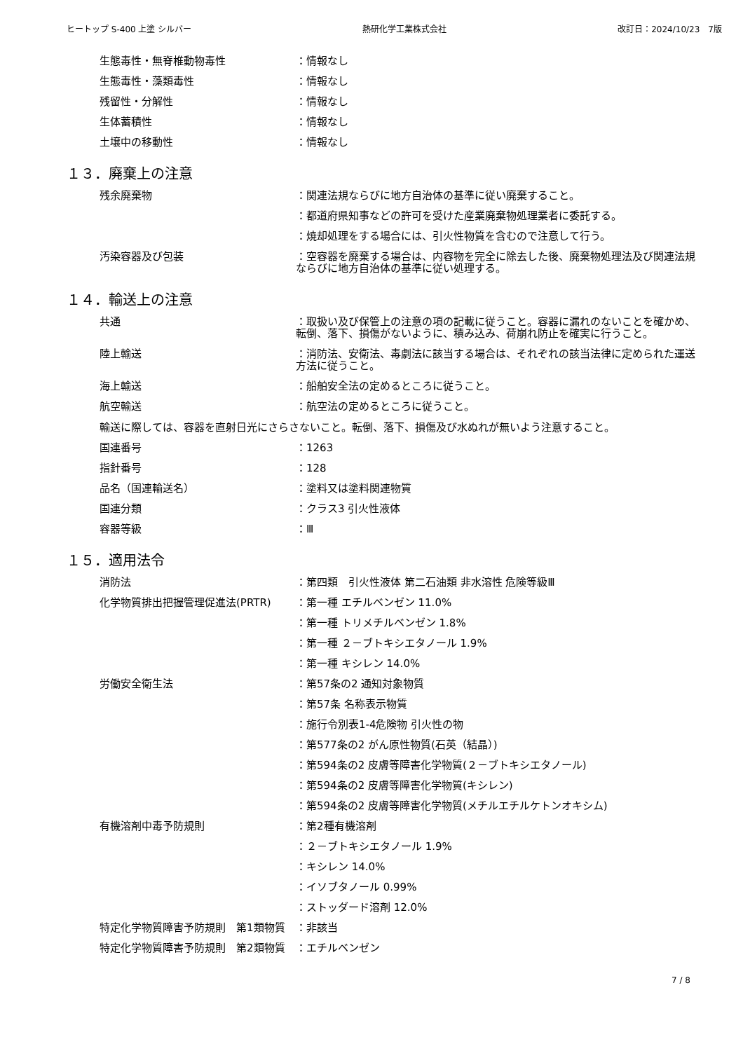ヒートップ S-400 上塗 シルバー 熱研化学工業株式会社 改訂日：2024/10/23　7版
生態毒性・無脊椎動物毒性 ：情報なし
生態毒性・藻類毒性 ：情報なし
残留性・分解性 ：情報なし
生体蓄積性 ：情報なし
土壌中の移動性 ：情報なし
１３．廃棄上の注意
残余廃棄物 ：関連法規ならびに地方自治体の基準に従い廃棄すること。
：都道府県知事などの許可を受けた産業廃棄物処理業者に委託する。
：焼却処理をする場合には、引火性物質を含むので注意して行う。
汚染容器及び包装 ：空容器を廃棄する場合は、内容物を完全に除去した後、廃棄物処理法及び関連法規ならびに地方自治体の基準に従い処理する。
１４．輸送上の注意
共通 ：取扱い及び保管上の注意の項の記載に従うこと。容器に漏れのないことを確かめ、転倒、落下、損傷がないように、積み込み、荷崩れ防止を確実に行うこと。
陸上輸送 ：消防法、安衛法、毒劇法に該当する場合は、それぞれの該当法律に定められた運送方法に従うこと。
海上輸送 ：船舶安全法の定めるところに従うこと。
航空輸送 ：航空法の定めるところに従うこと。
輸送に際しては、容器を直射日光にさらさないこと。転倒、落下、損傷及び水ぬれが無いよう注意すること。
国連番号 ：1263
指針番号 ：128
品名（国連輸送名） ：塗料又は塗料関連物質
国連分類 ：クラス3 引火性液体
容器等級 ：Ⅲ
１５．適用法令
消防法 ：第四類　引火性液体 第二石油類 非水溶性 危険等級Ⅲ
化学物質排出把握管理促進法(PRTR) ：第一種 エチルベンゼン 11.0%
：第一種 トリメチルベンゼン 1.8%
：第一種 ２－ブトキシエタノール 1.9%
：第一種 キシレン 14.0%
労働安全衛生法 ：第57条の2 通知対象物質
：第57条 名称表示物質
：施行令別表1-4危険物 引火性の物
：第577条の2 がん原性物質(石英（結晶）)
：第594条の2 皮膚等障害化学物質(２－ブトキシエタノール)
：第594条の2 皮膚等障害化学物質(キシレン)
：第594条の2 皮膚等障害化学物質(メチルエチルケトンオキシム)
有機溶剤中毒予防規則 ：第2種有機溶剤
：２－ブトキシエタノール 1.9%
：キシレン 14.0%
：イソブタノール 0.99%
：ストッダード溶剤 12.0%
特定化学物質障害予防規則　第1類物質 ：非該当
特定化学物質障害予防規則　第2類物質 ：エチルベンゼン
7 / 8